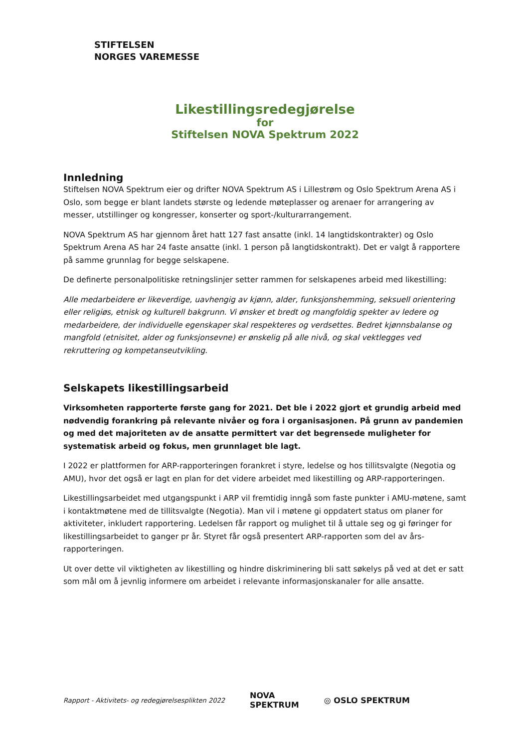STIFTELSEN
NORGES VAREMESSE
Likestillingsredegjørelse
for
Stiftelsen NOVA Spektrum 2022
Innledning
Stiftelsen NOVA Spektrum eier og drifter NOVA Spektrum AS i Lillestrøm og Oslo Spektrum Arena AS i Oslo, som begge er blant landets største og ledende møteplasser og arenaer for arrangering av messer, utstillinger og kongresser, konserter og sport-/kulturarrangement.
NOVA Spektrum AS har gjennom året hatt 127 fast ansatte (inkl. 14 langtidskontrakter) og Oslo Spektrum Arena AS har 24 faste ansatte (inkl. 1 person på langtidskontrakt). Det er valgt å rapportere på samme grunnlag for begge selskapene.
De definerte personalpolitiske retningslinjer setter rammen for selskapenes arbeid med likestilling:
Alle medarbeidere er likeverdige, uavhengig av kjønn, alder, funksjonshemming, seksuell orientering eller religiøs, etnisk og kulturell bakgrunn. Vi ønsker et bredt og mangfoldig spekter av ledere og medarbeidere, der individuelle egenskaper skal respekteres og verdsettes. Bedret kjønnsbalanse og mangfold (etnisitet, alder og funksjonsevne) er ønskelig på alle nivå, og skal vektlegges ved rekruttering og kompetanseutvikling.
Selskapets likestillingsarbeid
Virksomheten rapporterte første gang for 2021. Det ble i 2022 gjort et grundig arbeid med nødvendig forankring på relevante nivåer og fora i organisasjonen. På grunn av pandemien og med det majoriteten av de ansatte permittert var det begrensede muligheter for systematisk arbeid og fokus, men grunnlaget ble lagt.
I 2022 er plattformen for ARP-rapporteringen forankret i styre, ledelse og hos tillitsvalgte (Negotia og AMU), hvor det også er lagt en plan for det videre arbeidet med likestilling og ARP-rapporteringen.
Likestillingsarbeidet med utgangspunkt i ARP vil fremtidig inngå som faste punkter i AMU-møtene, samt i kontaktmøtene med de tillitsvalgte (Negotia). Man vil i møtene gi oppdatert status om planer for aktiviteter, inkludert rapportering. Ledelsen får rapport og mulighet til å uttale seg og gi føringer for likestillingsarbeidet to ganger pr år. Styret får også presentert ARP-rapporten som del av års-rapporteringen.
Ut over dette vil viktigheten av likestilling og hindre diskriminering bli satt søkelys på ved at det er satt som mål om å jevnlig informere om arbeidet i relevante informasjonskanaler for alle ansatte.
Rapport - Aktivitets- og redegjørelsesplikten 2022 NOVA
SPEKTRUM ◎ OSLO SPEKTRUM